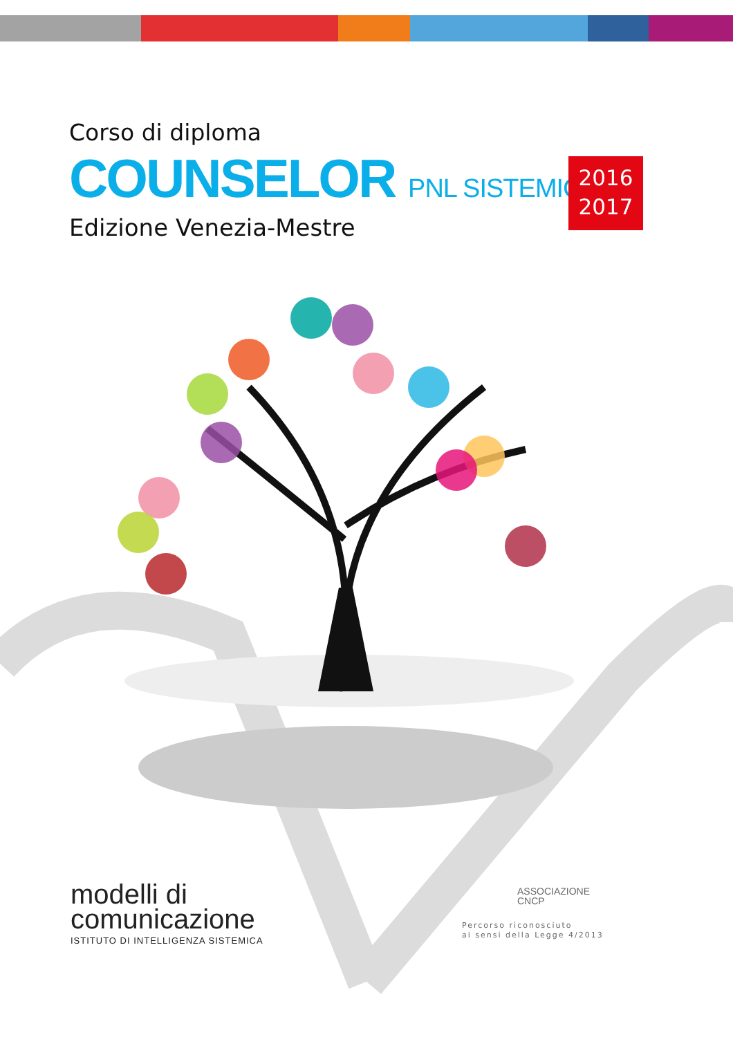Corso di diploma
COUNSELOR PNL SISTEMICO
Edizione Venezia-Mestre
2016
2017
modelli di
comunicazione
ISTITUTO DI INTELLIGENZA SISTEMICA
ASSOCIAZIONE
CNCP
Percorso riconosciuto
ai sensi della Legge 4/2013